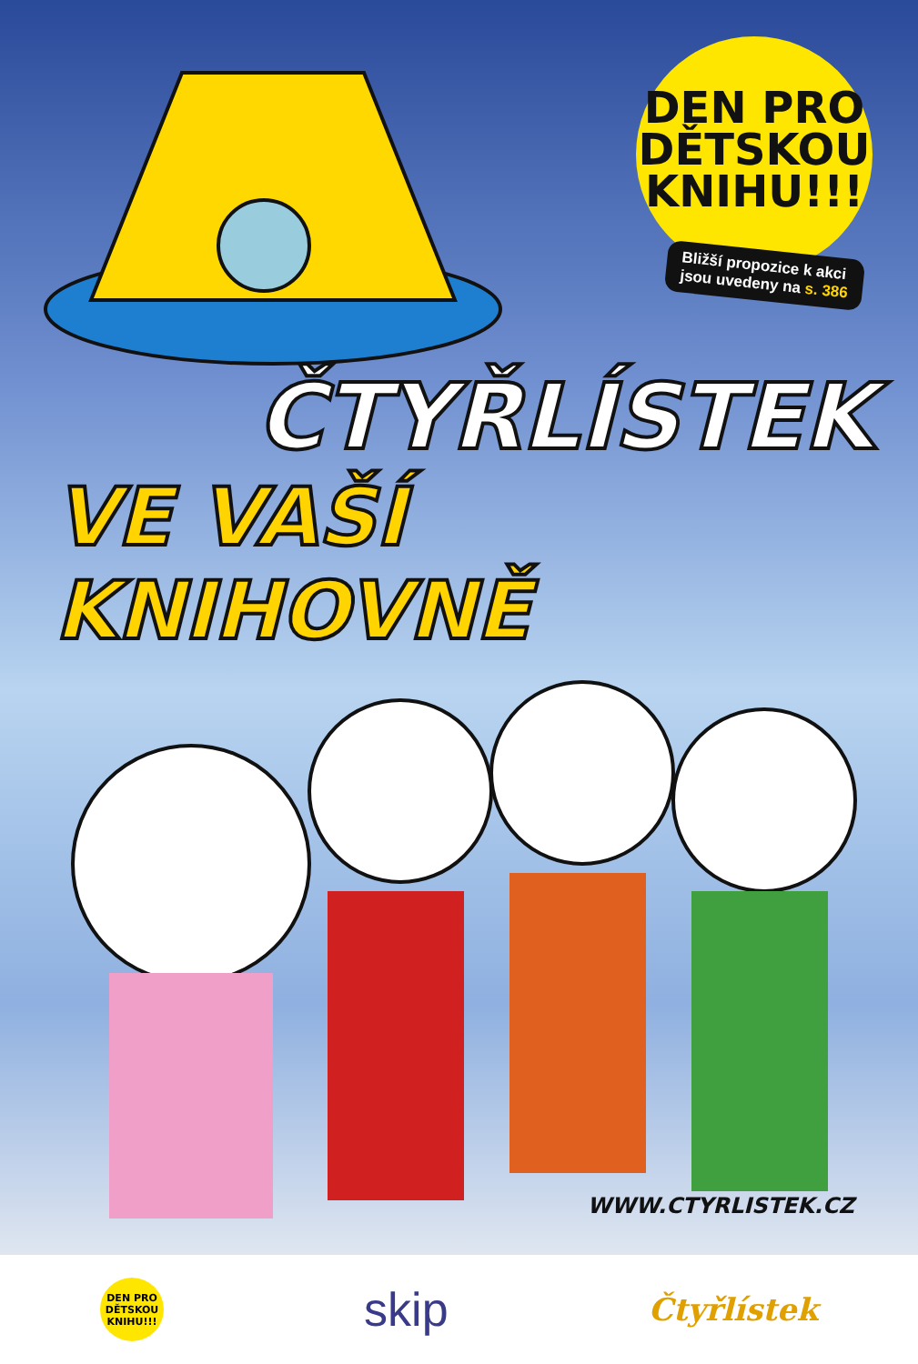DEN PRO DĚTSKOU KNIHU!!!
Bližší propozice k akci
jsou uvedeny na s. 386
ČTYŘLÍSTEK
VE VAŠÍ KNIHOVNĚ
WWW.CTYRLISTEK.CZ
DEN PRO DĚTSKOU KNIHU!!!
skip
Čtyřlístek